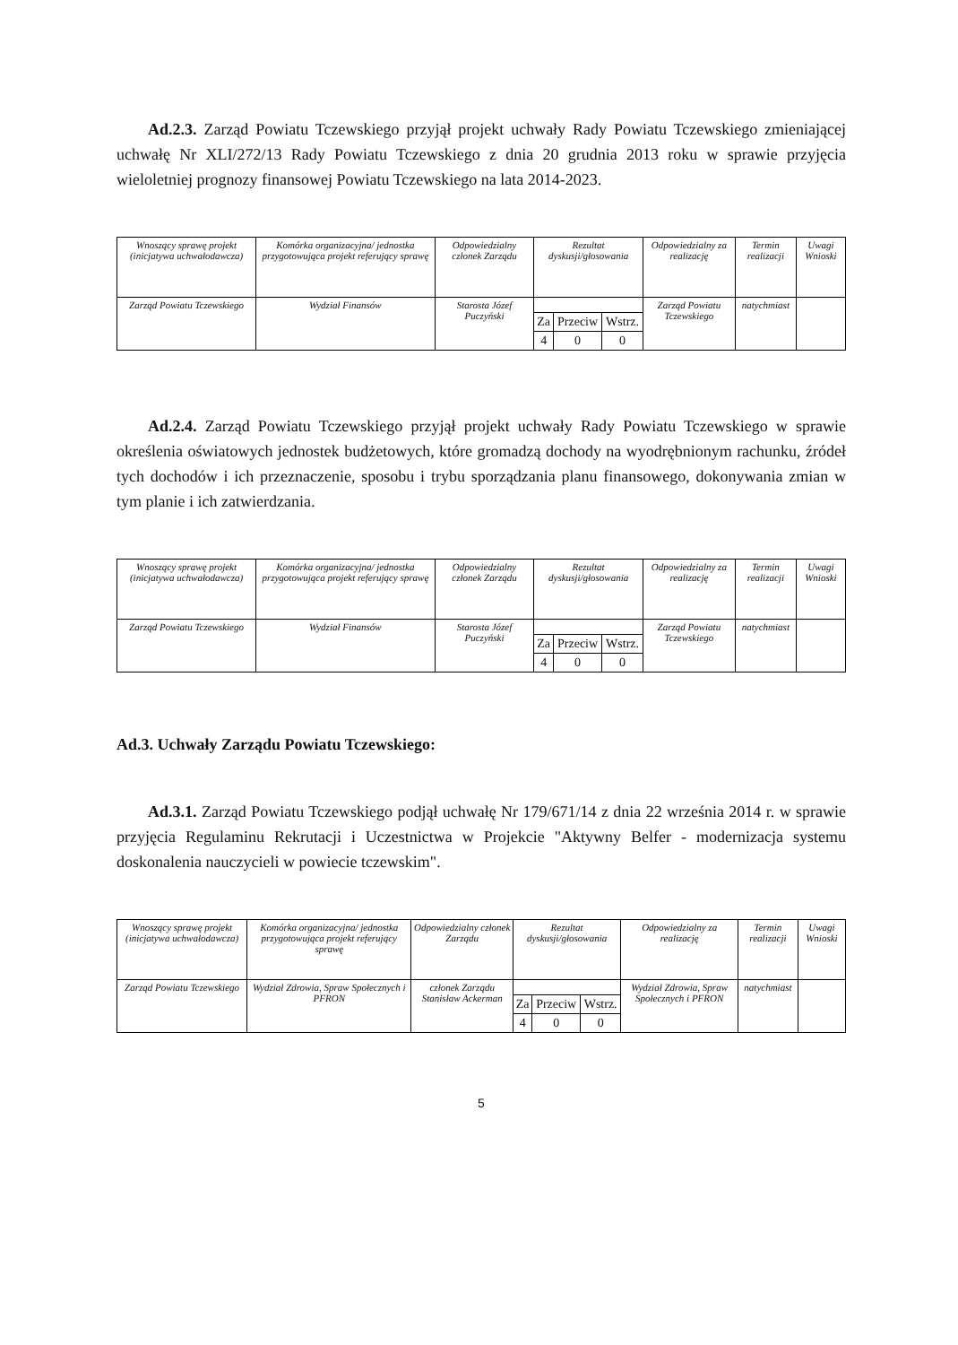Ad.2.3. Zarząd Powiatu Tczewskiego przyjął projekt uchwały Rady Powiatu Tczewskiego zmieniającej uchwałę Nr XLI/272/13 Rady Powiatu Tczewskiego z dnia 20 grudnia 2013 roku w sprawie przyjęcia wieloletniej prognozy finansowej Powiatu Tczewskiego na lata 2014-2023.
| Wnoszący sprawę projekt (inicjatywa uchwałodawcza) | Komórka organizacyjna/ jednostka przygotowująca projekt referujący sprawę | Odpowiedzialny członek Zarządu | Rezultat dyskusji/głosowania | | | Odpowiedzialny za realizację | Termin realizacji | Uwagi Wnioski |
| --- | --- | --- | --- | --- | --- | --- | --- | --- |
| Zarząd Powiatu Tczewskiego | Wydział Finansów | Starosta Józef Puczyński | | | | Zarząd Powiatu Tczewskiego | natychmiast | |
| | | | Za | Przeciw | Wstrz. | | | |
| | | | 4 | 0 | 0 | | | |
Ad.2.4. Zarząd Powiatu Tczewskiego przyjął projekt uchwały Rady Powiatu Tczewskiego w sprawie określenia oświatowych jednostek budżetowych, które gromadzą dochody na wyodrębnionym rachunku, źródeł tych dochodów i ich przeznaczenie, sposobu i trybu sporządzania planu finansowego, dokonywania zmian w tym planie i ich zatwierdzania.
| Wnoszący sprawę projekt (inicjatywa uchwałodawcza) | Komórka organizacyjna/ jednostka przygotowująca projekt referujący sprawę | Odpowiedzialny członek Zarządu | Rezultat dyskusji/głosowania | | | Odpowiedzialny za realizację | Termin realizacji | Uwagi Wnioski |
| --- | --- | --- | --- | --- | --- | --- | --- | --- |
| Zarząd Powiatu Tczewskiego | Wydział Finansów | Starosta Józef Puczyński | | | | Zarząd Powiatu Tczewskiego | natychmiast | |
| | | | Za | Przeciw | Wstrz. | | | |
| | | | 4 | 0 | 0 | | | |
Ad.3. Uchwały Zarządu Powiatu Tczewskiego:
Ad.3.1. Zarząd Powiatu Tczewskiego podjął uchwałę Nr 179/671/14 z dnia 22 września 2014 r. w sprawie przyjęcia Regulaminu Rekrutacji i Uczestnictwa w Projekcie "Aktywny Belfer - modernizacja systemu doskonalenia nauczycieli w powiecie tczewskim".
| Wnoszący sprawę projekt (inicjatywa uchwałodawcza) | Komórka organizacyjna/ jednostka przygotowująca projekt referujący sprawę | Odpowiedzialny członek Zarządu | Rezultat dyskusji/głosowania | | | Odpowiedzialny za realizację | Termin realizacji | Uwagi Wnioski |
| --- | --- | --- | --- | --- | --- | --- | --- | --- |
| Zarząd Powiatu Tczewskiego | Wydział Zdrowia, Spraw Społecznych i PFRON | członek Zarządu Stanisław Ackerman | | | | Wydział Zdrowia, Spraw Społecznych i PFRON | natychmiast | |
| | | | Za | Przeciw | Wstrz. | | | |
| | | | 4 | 0 | 0 | | | |
5